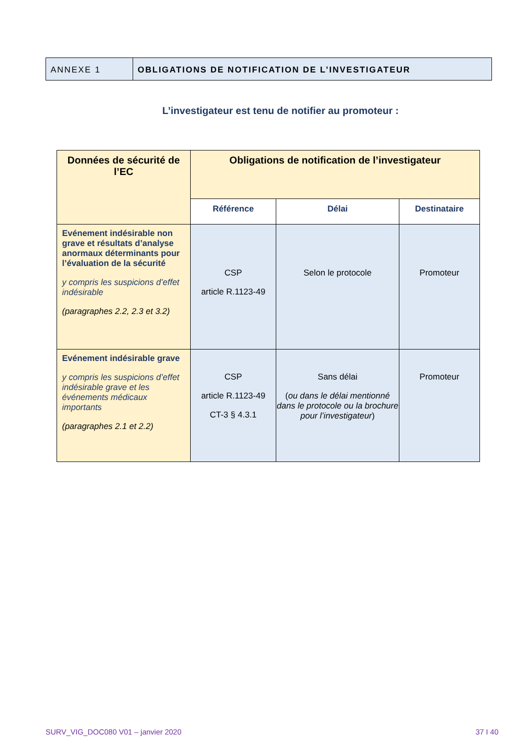ANNEXE 1 OBLIGATIONS DE NOTIFICATION DE L’INVESTIGATEUR
L’investigateur est tenu de notifier au promoteur :
| Données de sécurité de l’EC | Obligations de notification de l’investigateur | | |
| --- | --- | --- | --- |
| | Référence | Délai | Destinataire |
| Evénement indésirable non grave et résultats d’analyse anormaux déterminants pour l’évaluation de la sécurité y compris les suspicions d’effet indésirable (paragraphes 2.2, 2.3 et 3.2) | CSP article R.1123-49 | Selon le protocole | Promoteur |
| Evénement indésirable grave y compris les suspicions d’effet indésirable grave et les événements médicaux importants (paragraphes 2.1 et 2.2) | CSP article R.1123-49 CT-3 § 4.3.1 | Sans délai ( ou dans le délai mentionné dans le protocole ou la brochure pour l’investigateur ) | Promoteur |
SURV_VIG_DOC080 V01 – janvier 2020 37 I 40